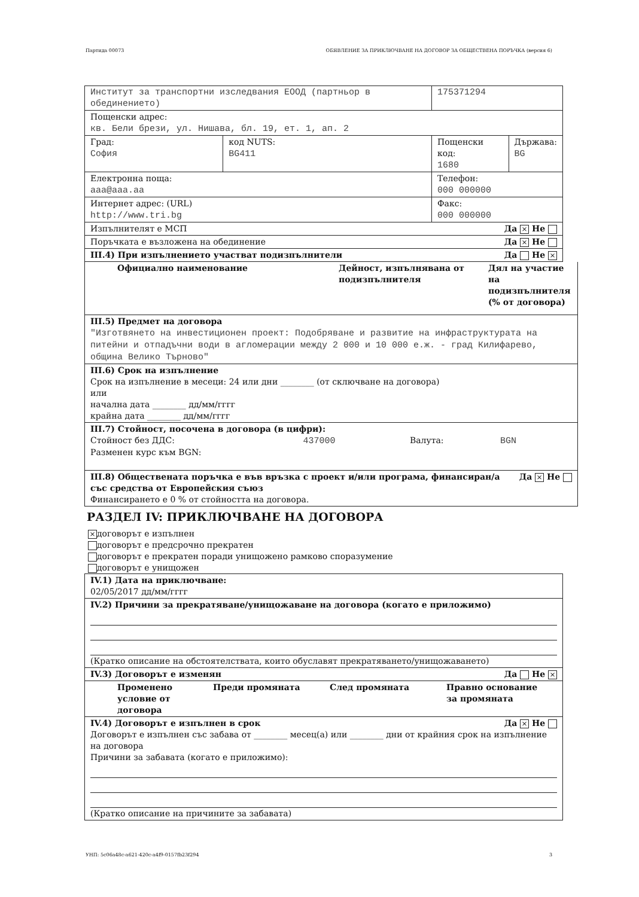Партида 00073 ОБЯВЛЕНИЕ ЗА ПРИКЛЮЧВАНЕ НА ДОГОВОР ЗА ОБЩЕСТВЕНА ПОРЪЧКА (версия 6)
| Институт за транспортни изследвания ЕООД (партньор в обединението) | | 175371294 | |
| Пощенски адрес: кв. Бели брези, ул. Нишава, бл. 19, ет. 1, ап. 2 | | | |
| Град: София | код NUTS: BG411 | Пощенски код: 1680 | Държава: BG |
| Електронна поща: aaa@aaa.aa | | Телефон: 000 000000 | |
| Интернет адрес: (URL) http://www.tri.bg | | Факс: 000 000000 | |
| Изпълнителят е МСП Да × Не | | | |
| Поръчката е възложена на обединение Да × Не | | | |
| III.4) При изпълнението участват подизпълнители Да Не × | | | |
| Официално наименование Дейност, изпълнявана от подизпълнителя Дял на участие на подизпълнителя (% от договора) |
| III.5) Предмет на договора "Изготвянето на инвестиционен проект: Подобряване и развитие на инфраструктурата на питейни и отпадъчни води в агломерации между 2 000 и 10 000 е.ж. - град Килифарево, община Велико Търново" |
| III.6) Срок на изпълнение Срок на изпълнение в месеци: 24 или дни ________ (от сключване на договора) или начална дата ________ дд/мм/гггг крайна дата ________ дд/мм/гггг |
| III.7) Стойност, посочена в договора (в цифри): Стойност без ДДС: 437000 Валута: BGN Разменен курс към BGN: |
| Да × Не III.8) Обществената поръчка е във връзка с проект и/или програма, финансиран/а със средства от Европейския съюз Финансирането е 0 % от стойността на договора. |
РАЗДЕЛ IV: ПРИКЛЮЧВАНЕ НА ДОГОВОРА
× договорът е изпълнен
договорът е предсрочно прекратен
договорът е прекратен поради унищожено рамково споразумение
договорът е унищожен
| IV.1) Дата на приключване: 02/05/2017 дд/мм/гггг |
| IV.2) Причини за прекратяване/унищожаване на договора (когато е приложимо) (Кратко описание на обстоятелствата, които обуславят прекратяването/унищожаването) |
| IV.3) Договорът е изменян Да Не × |
| Променено условие от договора Преди промяната След промяната Правно основание за промяната |
| IV.4) Договорът е изпълнен в срок Да × Не Договорът е изпълнен със забава от ________ месец(а) или ________ дни от крайния срок на изпълнение на договора Причини за забавата (когато е приложимо): (Кратко описание на причините за забавата) |
УНП: 5c06a48c-a621-420c-a4f9-0157fb23f294 3